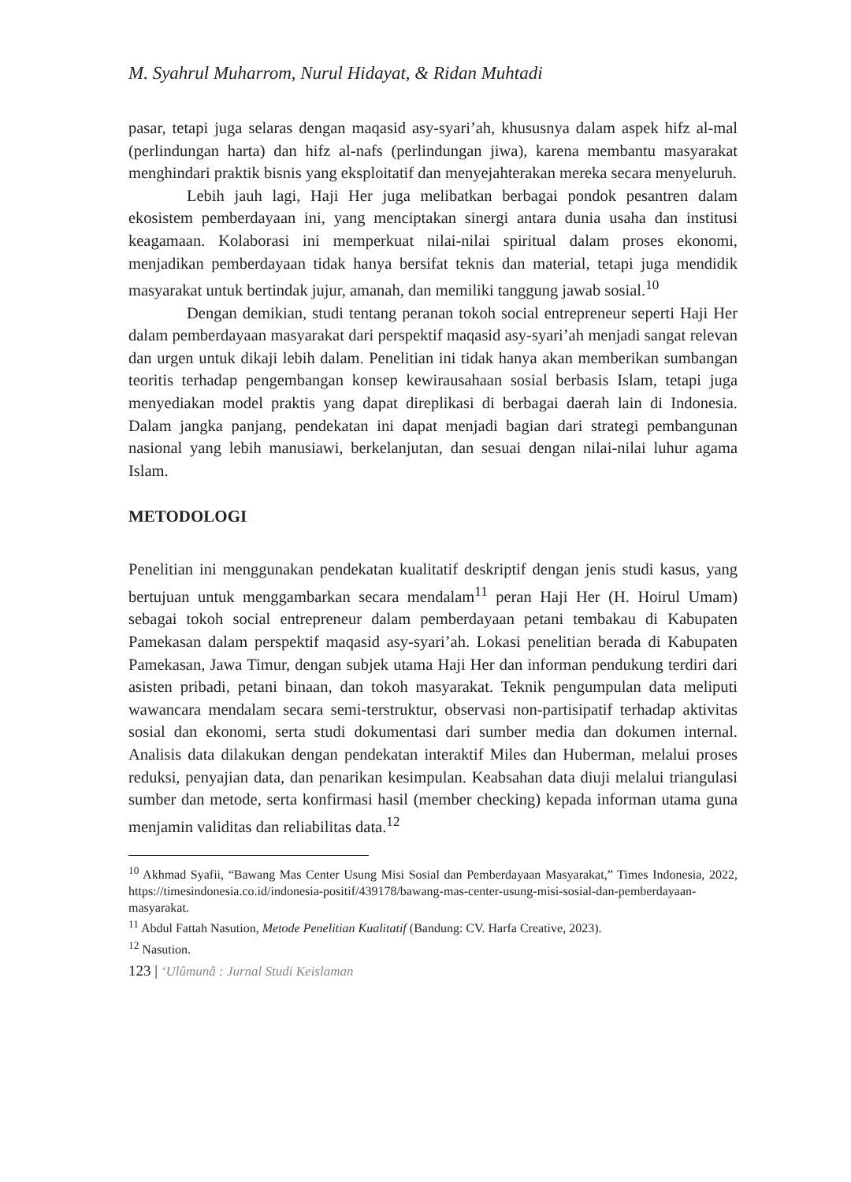M. Syahrul Muharrom, Nurul Hidayat, & Ridan Muhtadi
pasar, tetapi juga selaras dengan maqasid asy-syari’ah, khususnya dalam aspek hifz al-mal (perlindungan harta) dan hifz al-nafs (perlindungan jiwa), karena membantu masyarakat menghindari praktik bisnis yang eksploitatif dan menyejahterakan mereka secara menyeluruh.
Lebih jauh lagi, Haji Her juga melibatkan berbagai pondok pesantren dalam ekosistem pemberdayaan ini, yang menciptakan sinergi antara dunia usaha dan institusi keagamaan. Kolaborasi ini memperkuat nilai-nilai spiritual dalam proses ekonomi, menjadikan pemberdayaan tidak hanya bersifat teknis dan material, tetapi juga mendidik masyarakat untuk bertindak jujur, amanah, dan memiliki tanggung jawab sosial.<sup>10</sup>
Dengan demikian, studi tentang peranan tokoh social entrepreneur seperti Haji Her dalam pemberdayaan masyarakat dari perspektif maqasid asy-syari’ah menjadi sangat relevan dan urgen untuk dikaji lebih dalam. Penelitian ini tidak hanya akan memberikan sumbangan teoritis terhadap pengembangan konsep kewirausahaan sosial berbasis Islam, tetapi juga menyediakan model praktis yang dapat direplikasi di berbagai daerah lain di Indonesia. Dalam jangka panjang, pendekatan ini dapat menjadi bagian dari strategi pembangunan nasional yang lebih manusiawi, berkelanjutan, dan sesuai dengan nilai-nilai luhur agama Islam.
METODOLOGI
Penelitian ini menggunakan pendekatan kualitatif deskriptif dengan jenis studi kasus, yang bertujuan untuk menggambarkan secara mendalam<sup>11</sup> peran Haji Her (H. Hoirul Umam) sebagai tokoh social entrepreneur dalam pemberdayaan petani tembakau di Kabupaten Pamekasan dalam perspektif maqasid asy-syari’ah. Lokasi penelitian berada di Kabupaten Pamekasan, Jawa Timur, dengan subjek utama Haji Her dan informan pendukung terdiri dari asisten pribadi, petani binaan, dan tokoh masyarakat. Teknik pengumpulan data meliputi wawancara mendalam secara semi-terstruktur, observasi non-partisipatif terhadap aktivitas sosial dan ekonomi, serta studi dokumentasi dari sumber media dan dokumen internal. Analisis data dilakukan dengan pendekatan interaktif Miles dan Huberman, melalui proses reduksi, penyajian data, dan penarikan kesimpulan. Keabsahan data diuji melalui triangulasi sumber dan metode, serta konfirmasi hasil (member checking) kepada informan utama guna menjamin validitas dan reliabilitas data.<sup>12</sup>
<sup>10</sup> Akhmad Syafii, “Bawang Mas Center Usung Misi Sosial dan Pemberdayaan Masyarakat,” Times Indonesia, 2022, https://timesindonesia.co.id/indonesia-positif/439178/bawang-mas-center-usung-misi-sosial-dan-pemberdayaan-masyarakat.
<sup>11</sup> Abdul Fattah Nasution, Metode Penelitian Kualitatif (Bandung: CV. Harfa Creative, 2023).
<sup>12</sup> Nasution.
123 | ‘Ulûmunâ : Jurnal Studi Keislaman